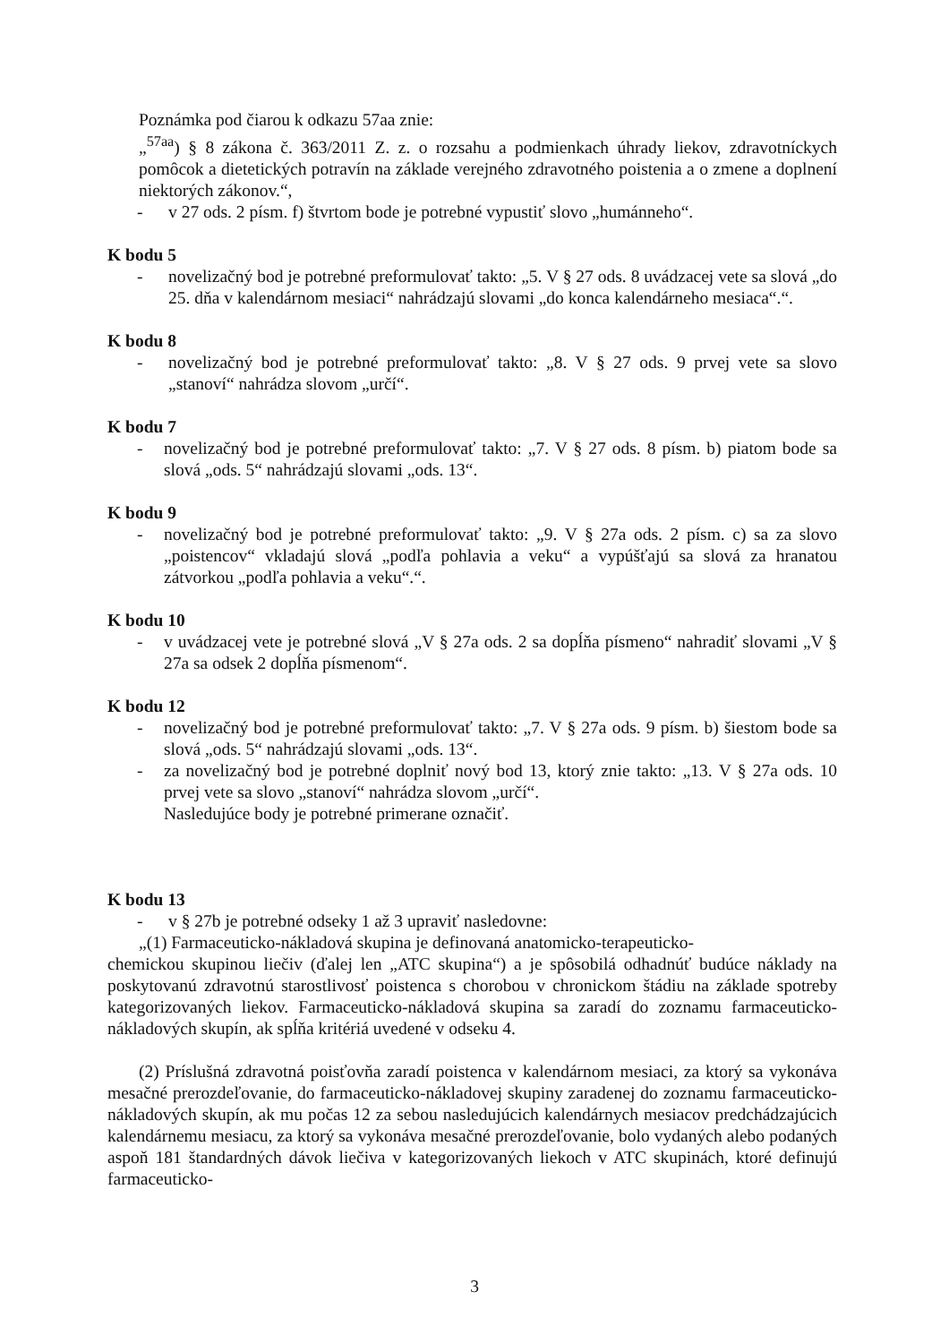Poznámka pod čiarou k odkazu 57aa znie:
„<sup>57aa</sup>) § 8 zákona č. 363/2011 Z. z. o rozsahu a podmienkach úhrady liekov, zdravotníckych pomôcok a dietetických potravín na základe verejného zdravotného poistenia a o zmene a doplnení niektorých zákonov.“,
- v 27 ods. 2 písm. f) štvrtom bode je potrebné vypustiť slovo „humánneho“.
K bodu 5
- novelizačný bod je potrebné preformulovať takto: „5. V § 27 ods. 8 uvádzacej vete sa slová „do 25. dňa v kalendárnom mesiaci“ nahrádzajú slovami „do konca kalendárneho mesiaca“.“.
K bodu 8
- novelizačný bod je potrebné preformulovať takto: „8. V § 27 ods. 9 prvej vete sa slovo „stanoví“ nahrádza slovom „určí“.
K bodu 7
- novelizačný bod je potrebné preformulovať takto: „7. V § 27 ods. 8 písm. b) piatom bode sa slová „ods. 5“ nahrádzajú slovami „ods. 13“.
K bodu 9
- novelizačný bod je potrebné preformulovať takto: „9. V § 27a ods. 2 písm. c) sa za slovo „poistencov“ vkladajú slová „podľa pohlavia a veku“ a vypúšťajú sa slová za hranatou zátvorkou „podľa pohlavia a veku“.“.
K bodu 10
- v uvádzacej vete je potrebné slová „V § 27a ods. 2 sa dopĺňa písmeno“ nahradiť slovami „V § 27a sa odsek 2 dopĺňa písmenom“.
K bodu 12
- novelizačný bod je potrebné preformulovať takto: „7. V § 27a ods. 9 písm. b) šiestom bode sa slová „ods. 5“ nahrádzajú slovami „ods. 13“.
- za novelizačný bod je potrebné doplniť nový bod 13, ktorý znie takto: „13. V § 27a ods. 10 prvej vete sa slovo „stanoví“ nahrádza slovom „určí“.
Nasledujúce body je potrebné primerane označiť.
K bodu 13
- v § 27b je potrebné odseky 1 až 3 upraviť nasledovne:
„(1) Farmaceuticko-nákladová skupina je definovaná anatomicko-terapeuticko-
chemickou skupinou liečiv (ďalej len „ATC skupina“) a je spôsobilá odhadnúť budúce náklady na poskytovanú zdravotnú starostlivosť poistenca s chorobou v chronickom štádiu na základe spotreby kategorizovaných liekov. Farmaceuticko-nákladová skupina sa zaradí do zoznamu farmaceuticko-nákladových skupín, ak spĺňa kritériá uvedené v odseku 4.
(2) Príslušná zdravotná poisťovňa zaradí poistenca v kalendárnom mesiaci, za ktorý sa vykonáva mesačné prerozdeľovanie, do farmaceuticko-nákladovej skupiny zaradenej do zoznamu farmaceuticko-nákladových skupín, ak mu počas 12 za sebou nasledujúcich kalendárnych mesiacov predchádzajúcich kalendárnemu mesiacu, za ktorý sa vykonáva mesačné prerozdeľovanie, bolo vydaných alebo podaných aspoň 181 štandardných dávok liečiva v kategorizovaných liekoch v ATC skupinách, ktoré definujú farmaceuticko-
3